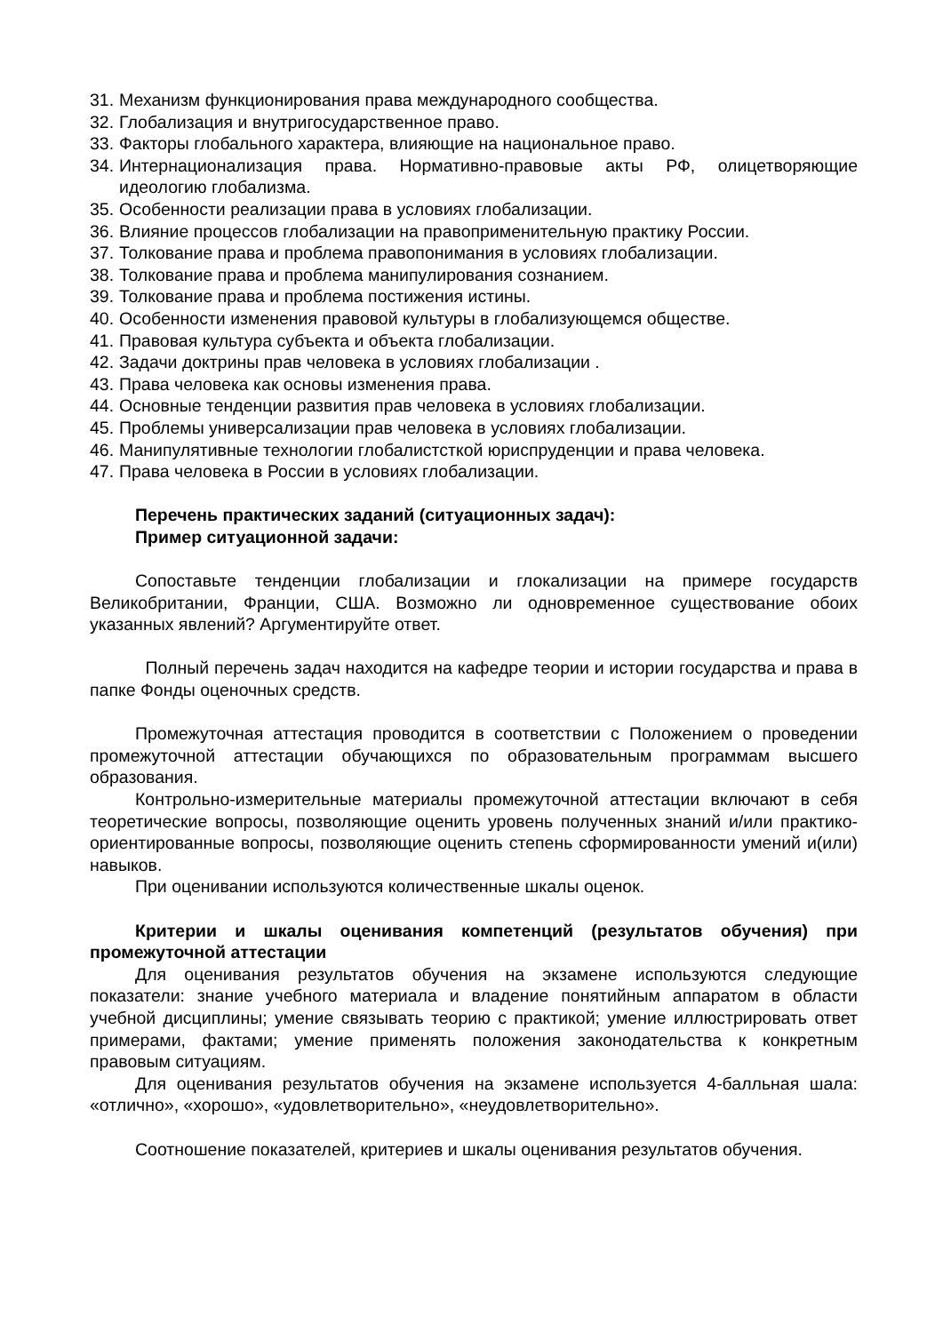31. Механизм функционирования права международного сообщества.
32. Глобализация и внутригосударственное право.
33. Факторы глобального характера, влияющие на национальное право.
34. Интернационализация права. Нормативно-правовые акты РФ, олицетворяющие идеологию глобализма.
35. Особенности реализации права в условиях глобализации.
36. Влияние процессов глобализации на правоприменительную практику России.
37. Толкование права и проблема правопонимания в условиях глобализации.
38. Толкование права и проблема манипулирования сознанием.
39. Толкование права и проблема постижения истины.
40. Особенности изменения правовой культуры в глобализующемся обществе.
41. Правовая культура субъекта и объекта глобализации.
42. Задачи доктрины прав человека в условиях глобализации .
43. Права человека как основы изменения права.
44. Основные тенденции развития прав человека в условиях глобализации.
45. Проблемы универсализации прав человека в условиях глобализации.
46. Манипулятивные технологии глобалистсткой юриспруденции и права человека.
47. Права человека в России в условиях глобализации.
Перечень практических заданий (ситуационных задач):
Пример ситуационной задачи:
Сопоставьте тенденции глобализации и глокализации на примере государств Великобритании, Франции, США. Возможно ли одновременное существование обоих указанных явлений? Аргументируйте ответ.
Полный перечень задач находится на кафедре теории и истории государства и права в папке Фонды оценочных средств.
Промежуточная аттестация проводится в соответствии с Положением о проведении промежуточной аттестации обучающихся по образовательным программам высшего образования.
Контрольно-измерительные материалы промежуточной аттестации включают в себя теоретические вопросы, позволяющие оценить уровень полученных знаний и/или практико-ориентированные вопросы, позволяющие оценить степень сформированности умений и(или) навыков.
При оценивании используются количественные шкалы оценок.
Критерии и шкалы оценивания компетенций (результатов обучения) при промежуточной аттестации
Для оценивания результатов обучения на экзамене используются следующие показатели: знание учебного материала и владение понятийным аппаратом в области учебной дисциплины; умение связывать теорию с практикой; умение иллюстрировать ответ примерами, фактами; умение применять положения законодательства к конкретным правовым ситуациям.
Для оценивания результатов обучения на экзамене используется 4-балльная шала: «отлично», «хорошо», «удовлетворительно», «неудовлетворительно».
Соотношение показателей, критериев и шкалы оценивания результатов обучения.